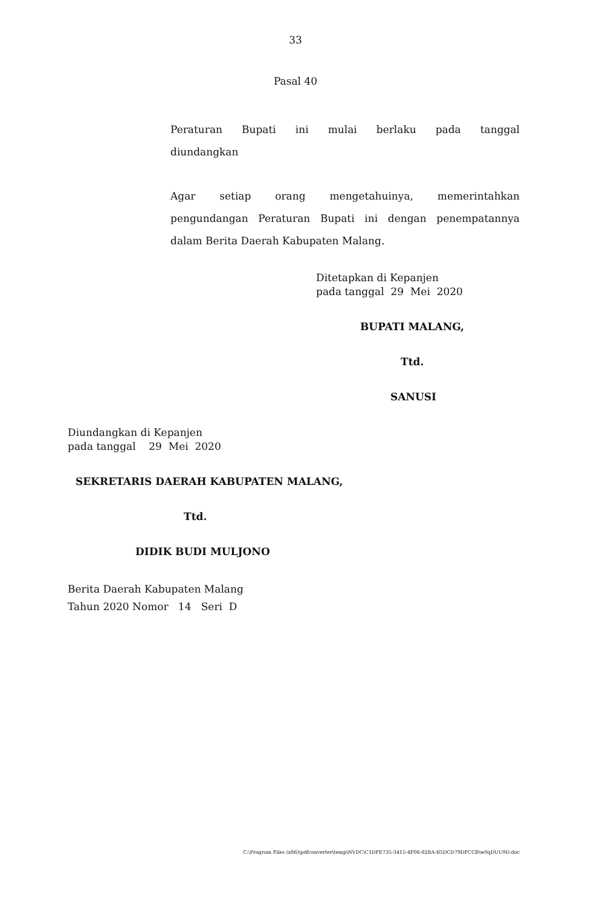33
Pasal 40
Peraturan Bupati ini mulai berlaku pada tanggal
diundangkan
Agar setiap orang mengetahuinya, memerintahkan
pengundangan Peraturan Bupati ini dengan penempatannya
dalam Berita Daerah Kabupaten Malang.
Ditetapkan di Kepanjen
pada tanggal 29 Mei 2020
BUPATI MALANG,
Ttd.
SANUSI
Diundangkan di Kepanjen
pada tanggal 29 Mei 2020
SEKRETARIS DAERAH KABUPATEN MALANG,
Ttd.
DIDIK BUDI MULJONO
Berita Daerah Kabupaten Malang
Tahun 2020 Nomor 14 Seri D
C:\Program Files (x86)\pdfconverter\temp\NVDC\C1DFE735-3415-4F06-82BA-B5DCD79DFCCB\w0qDUU9D.doc